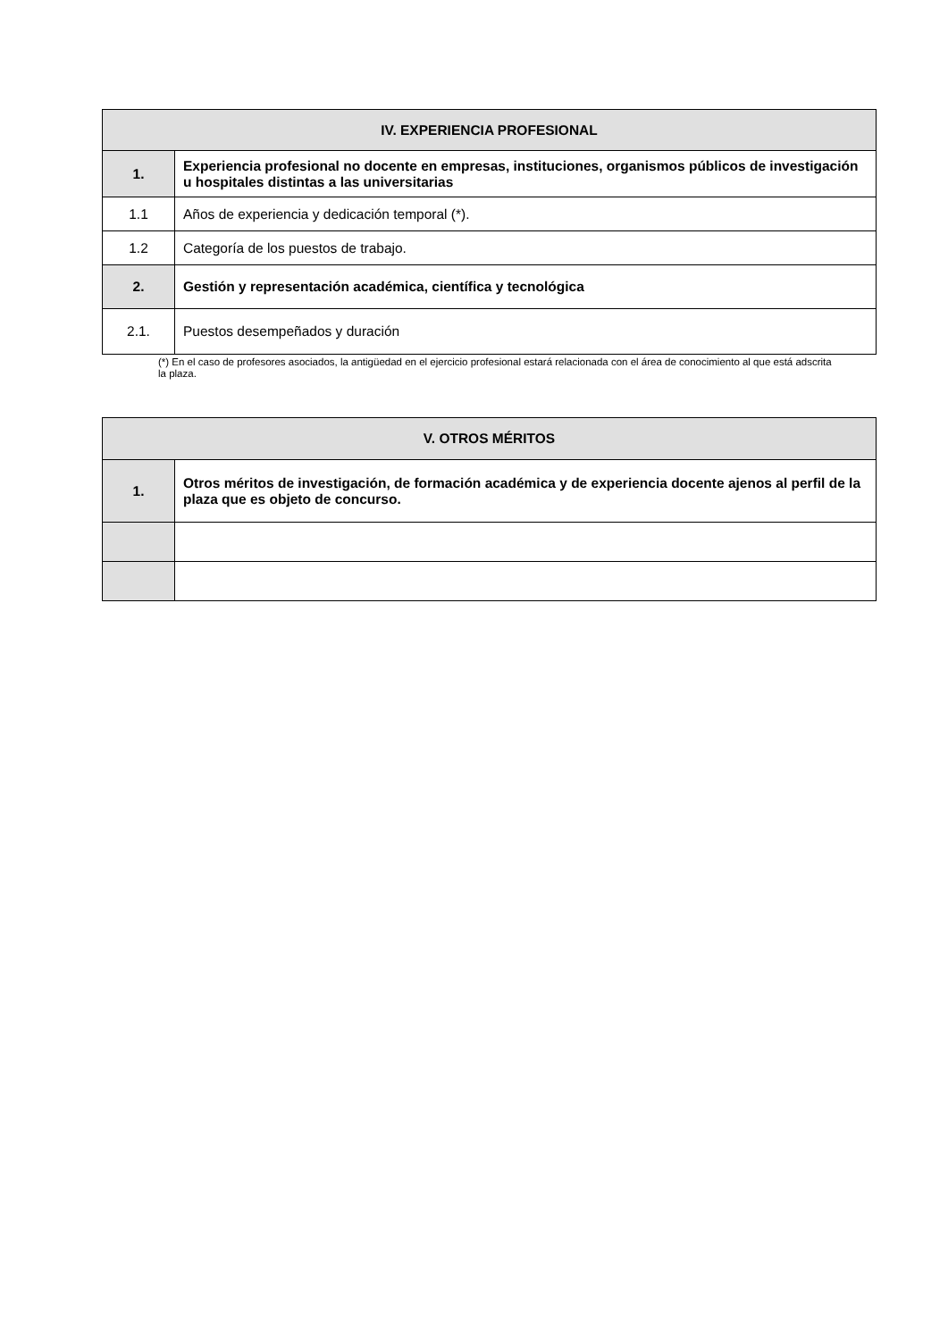| IV. EXPERIENCIA PROFESIONAL | |
| --- | --- |
| 1. | Experiencia profesional no docente en empresas, instituciones, organismos públicos de investigación u hospitales distintas a las universitarias |
| 1.1 | Años de experiencia y dedicación temporal (*). |
| 1.2 | Categoría de los puestos de trabajo. |
| 2. | Gestión y representación académica, científica y tecnológica |
| 2.1. | Puestos desempeñados y duración |
(*) En el caso de profesores asociados, la antigüedad en el ejercicio profesional estará relacionada con el área de conocimiento al que está adscrita la plaza.
| V. OTROS MÉRITOS | |
| --- | --- |
| 1. | Otros méritos de investigación, de formación académica y de experiencia docente ajenos al perfil de la plaza que es objeto de concurso. |